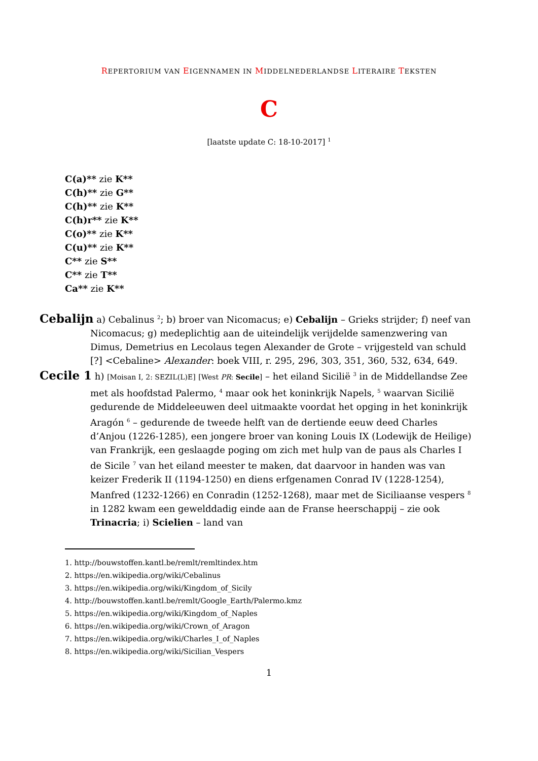REPERTORIUM VAN EIGENNAMEN IN MIDDELNEDERLANDSE LITERAIRE TEKSTEN
C
[laatste update C: 18-10-2017] <sup>1</sup>
C(a)** zie K**
C(h)** zie G**
C(h)** zie K**
C(h)r** zie K**
C(o)** zie K**
C(u)** zie K**
C** zie S**
C** zie T**
Ca** zie K**
Cebalijn a) Cebalinus <sup>2</sup>; b) broer van Nicomacus; e) Cebalijn – Grieks strijder; f) neef van Nicomacus; g) medeplichtig aan de uiteindelijk verijdelde samenzwering van Dimus, Demetrius en Lecolaus tegen Alexander de Grote – vrijgesteld van schuld [?] <Cebaline> Alexander: boek VIII, r. 295, 296, 303, 351, 360, 532, 634, 649.
Cecile 1 h) [Moisan I, 2: SEZIL(L)E] [West PR: Secile] – het eiland Sicilië <sup>3</sup> in de Middellandse Zee met als hoofdstad Palermo, <sup>4</sup> maar ook het koninkrijk Napels, <sup>5</sup> waarvan Sicilië gedurende de Middeleeuwen deel uitmaakte voordat het opging in het koninkrijk Aragón <sup>6</sup> – gedurende de tweede helft van de dertiende eeuw deed Charles d’Anjou (1226-1285), een jongere broer van koning Louis IX (Lodewijk de Heilige) van Frankrijk, een geslaagde poging om zich met hulp van de paus als Charles I de Sicile <sup>7</sup> van het eiland meester te maken, dat daarvoor in handen was van keizer Frederik II (1194-1250) en diens erfgenamen Conrad IV (1228-1254), Manfred (1232-1266) en Conradin (1252-1268), maar met de Siciliaanse vespers <sup>8</sup> in 1282 kwam een gewelddadig einde aan de Franse heerschappij – zie ook Trinacria; i) Scielien – land van
1. http://bouwstoffen.kantl.be/remlt/remltindex.htm
2. https://en.wikipedia.org/wiki/Cebalinus
3. https://en.wikipedia.org/wiki/Kingdom_of_Sicily
4. http://bouwstoffen.kantl.be/remlt/Google_Earth/Palermo.kmz
5. https://en.wikipedia.org/wiki/Kingdom_of_Naples
6. https://en.wikipedia.org/wiki/Crown_of_Aragon
7. https://en.wikipedia.org/wiki/Charles_I_of_Naples
8. https://en.wikipedia.org/wiki/Sicilian_Vespers
1